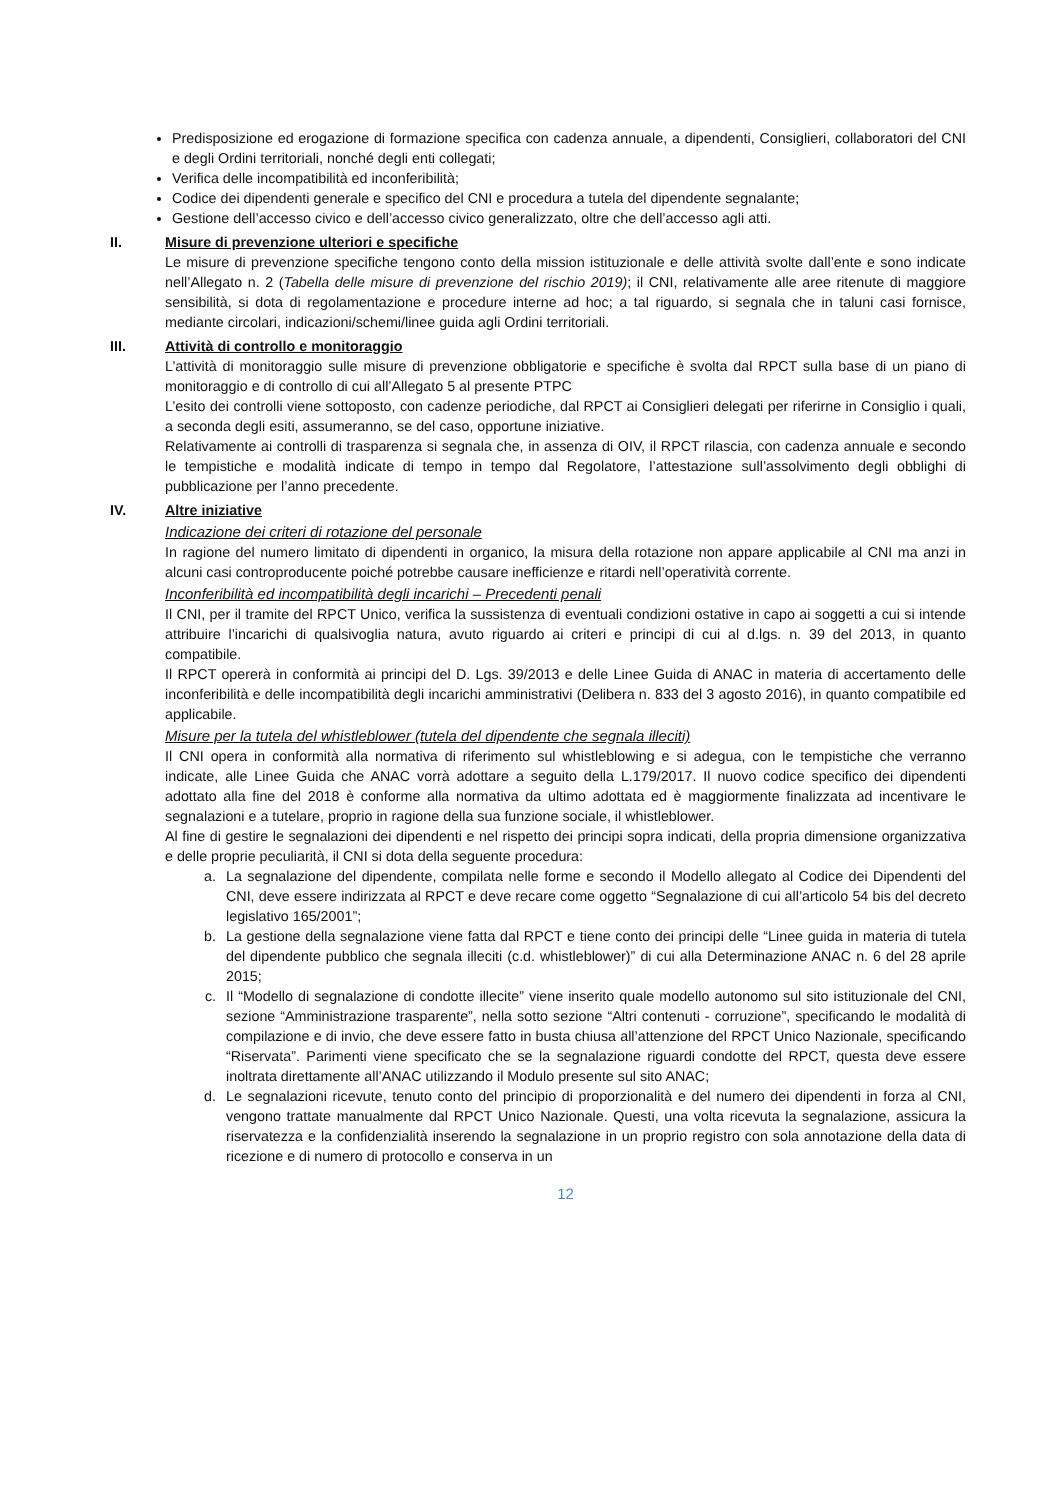Predisposizione ed erogazione di formazione specifica con cadenza annuale, a dipendenti, Consiglieri, collaboratori del CNI e degli Ordini territoriali, nonché degli enti collegati;
Verifica delle incompatibilità ed inconferibilità;
Codice dei dipendenti generale e specifico del CNI e procedura a tutela del dipendente segnalante;
Gestione dell’accesso civico e dell’accesso civico generalizzato, oltre che dell’accesso agli atti.
II. Misure di prevenzione ulteriori e specifiche
Le misure di prevenzione specifiche tengono conto della mission istituzionale e delle attività svolte dall’ente e sono indicate nell’Allegato n. 2 (Tabella delle misure di prevenzione del rischio 2019); il CNI, relativamente alle aree ritenute di maggiore sensibilità, si dota di regolamentazione e procedure interne ad hoc; a tal riguardo, si segnala che in taluni casi fornisce, mediante circolari, indicazioni/schemi/linee guida agli Ordini territoriali.
III. Attività di controllo e monitoraggio
L’attività di monitoraggio sulle misure di prevenzione obbligatorie e specifiche è svolta dal RPCT sulla base di un piano di monitoraggio e di controllo di cui all’Allegato 5 al presente PTPC
L’esito dei controlli viene sottoposto, con cadenze periodiche, dal RPCT ai Consiglieri delegati per riferirne in Consiglio i quali, a seconda degli esiti, assumeranno, se del caso, opportune iniziative.
Relativamente ai controlli di trasparenza si segnala che, in assenza di OIV, il RPCT rilascia, con cadenza annuale e secondo le tempistiche e modalità indicate di tempo in tempo dal Regolatore, l’attestazione sull’assolvimento degli obblighi di pubblicazione per l’anno precedente.
IV. Altre iniziative
Indicazione dei criteri di rotazione del personale
In ragione del numero limitato di dipendenti in organico, la misura della rotazione non appare applicabile al CNI ma anzi in alcuni casi controproducente poiché potrebbe causare inefficienze e ritardi nell’operatività corrente.
Inconferibilità ed incompatibilità degli incarichi – Precedenti penali
Il CNI, per il tramite del RPCT Unico, verifica la sussistenza di eventuali condizioni ostative in capo ai soggetti a cui si intende attribuire l’incarichi di qualsivoglia natura, avuto riguardo ai criteri e principi di cui al d.lgs. n. 39 del 2013, in quanto compatibile.
Il RPCT opererà in conformità ai principi del D. Lgs. 39/2013 e delle Linee Guida di ANAC in materia di accertamento delle inconferibilità e delle incompatibilità degli incarichi amministrativi (Delibera n. 833 del 3 agosto 2016), in quanto compatibile ed applicabile.
Misure per la tutela del whistleblower (tutela del dipendente che segnala illeciti)
Il CNI opera in conformità alla normativa di riferimento sul whistleblowing e si adegua, con le tempistiche che verranno indicate, alle Linee Guida che ANAC vorrà adottare a seguito della L.179/2017. Il nuovo codice specifico dei dipendenti adottato alla fine del 2018 è conforme alla normativa da ultimo adottata ed è maggiormente finalizzata ad incentivare le segnalazioni e a tutelare, proprio in ragione della sua funzione sociale, il whistleblower.
Al fine di gestire le segnalazioni dei dipendenti e nel rispetto dei principi sopra indicati, della propria dimensione organizzativa e delle proprie peculiarità, il CNI si dota della seguente procedura:
a. La segnalazione del dipendente, compilata nelle forme e secondo il Modello allegato al Codice dei Dipendenti del CNI, deve essere indirizzata al RPCT e deve recare come oggetto “Segnalazione di cui all’articolo 54 bis del decreto legislativo 165/2001”;
b. La gestione della segnalazione viene fatta dal RPCT e tiene conto dei principi delle “Linee guida in materia di tutela del dipendente pubblico che segnala illeciti (c.d. whistleblower)” di cui alla Determinazione ANAC n. 6 del 28 aprile 2015;
c. Il “Modello di segnalazione di condotte illecite” viene inserito quale modello autonomo sul sito istituzionale del CNI, sezione “Amministrazione trasparente”, nella sotto sezione “Altri contenuti - corruzione”, specificando le modalità di compilazione e di invio, che deve essere fatto in busta chiusa all’attenzione del RPCT Unico Nazionale, specificando “Riservata”. Parimenti viene specificato che se la segnalazione riguardi condotte del RPCT, questa deve essere inoltrata direttamente all’ANAC utilizzando il Modulo presente sul sito ANAC;
d. Le segnalazioni ricevute, tenuto conto del principio di proporzionalità e del numero dei dipendenti in forza al CNI, vengono trattate manualmente dal RPCT Unico Nazionale. Questi, una volta ricevuta la segnalazione, assicura la riservatezza e la confidenzialità inserendo la segnalazione in un proprio registro con sola annotazione della data di ricezione e di numero di protocollo e conserva in un
12